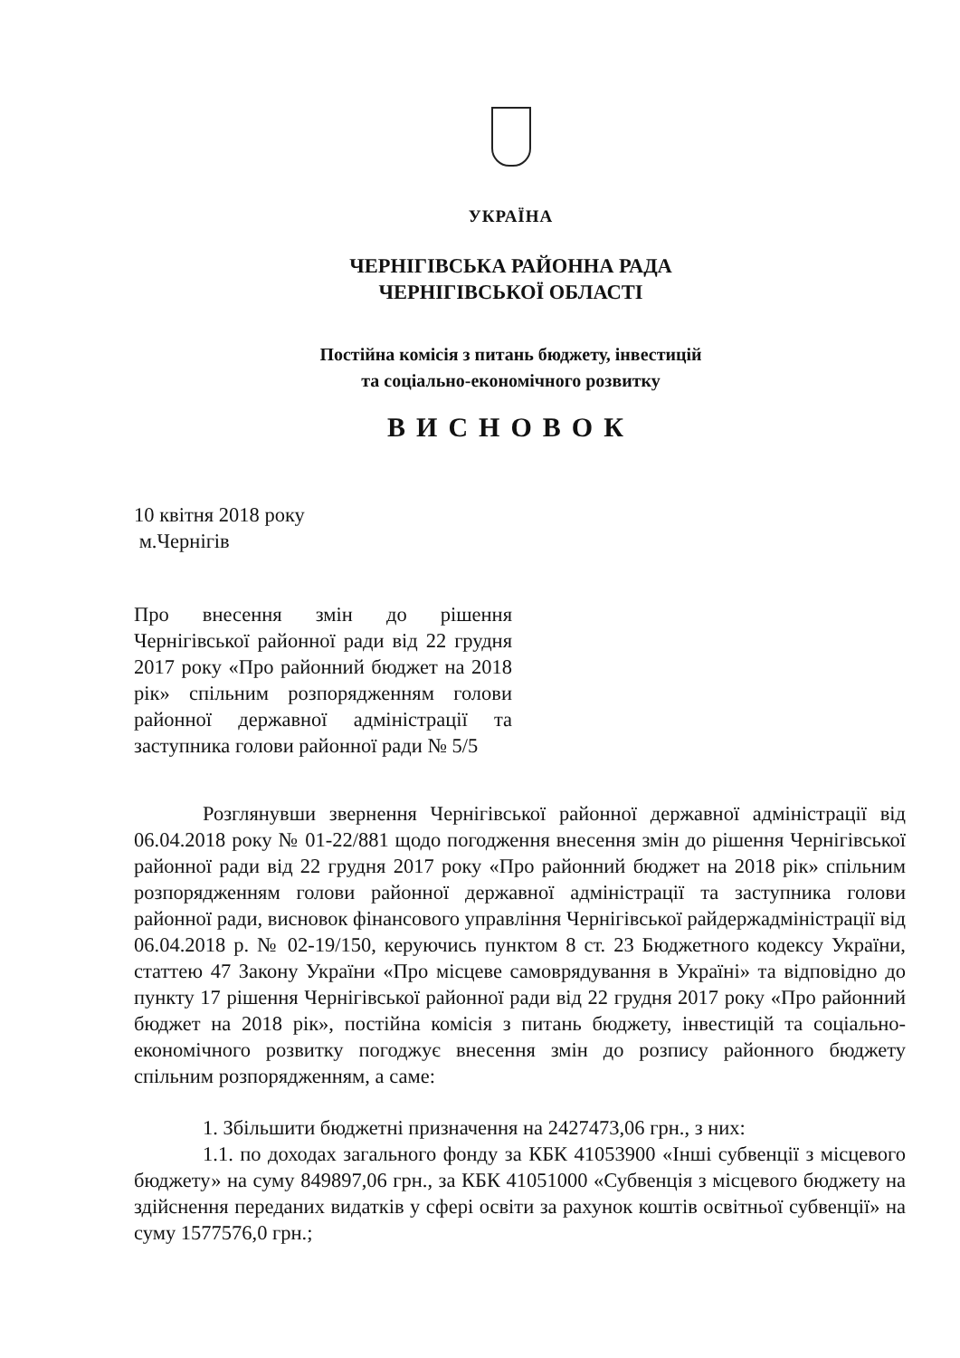УКРАЇНА
ЧЕРНІГІВСЬКА РАЙОННА РАДА
ЧЕРНІГІВСЬКОЇ ОБЛАСТІ
Постійна комісія з питань бюджету, інвестицій
та соціально-економічного розвитку
ВИСНОВОК
10 квітня 2018 року
м.Чернігів
Про внесення змін до рішення Чернігівської районної ради від 22 грудня 2017 року «Про районний бюджет на 2018 рік» спільним розпорядженням голови районної державної адміністрації та заступника голови районної ради № 5/5
Розглянувши звернення Чернігівської районної державної адміністрації від 06.04.2018 року № 01-22/881 щодо погодження внесення змін до рішення Чернігівської районної ради від 22 грудня 2017 року «Про районний бюджет на 2018 рік» спільним розпорядженням голови районної державної адміністрації та заступника голови районної ради, висновок фінансового управління Чернігівської райдержадміністрації від 06.04.2018 р. № 02-19/150, керуючись пунктом 8 ст. 23 Бюджетного кодексу України, статтею 47 Закону України «Про місцеве самоврядування в Україні» та відповідно до пункту 17 рішення Чернігівської районної ради від 22 грудня 2017 року «Про районний бюджет на 2018 рік», постійна комісія з питань бюджету, інвестицій та соціально-економічного розвитку погоджує внесення змін до розпису районного бюджету спільним розпорядженням, а саме:
1. Збільшити бюджетні призначення на 2427473,06 грн., з них:
1.1. по доходах загального фонду за КБК 41053900 «Інші субвенції з місцевого бюджету» на суму 849897,06 грн., за КБК 41051000 «Субвенція з місцевого бюджету на здійснення переданих видатків у сфері освіти за рахунок коштів освітньої субвенції» на суму 1577576,0 грн.;